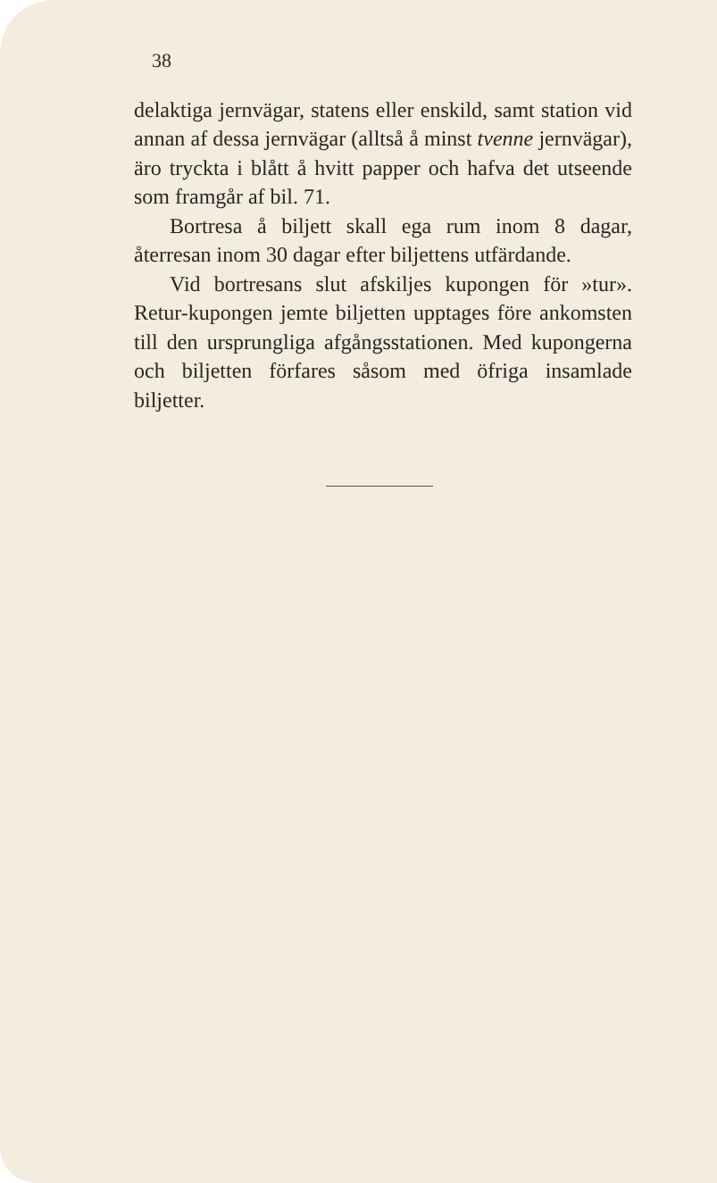38
delaktiga jernvägar, statens eller enskild, samt station vid annan af dessa jernvägar (alltså å minst tvenne jernvägar), äro tryckta i blått å hvitt papper och hafva det utseende som framgår af bil. 71.
Bortresa å biljett skall ega rum inom 8 dagar, återresan inom 30 dagar efter biljettens utfärdande.
Vid bortresans slut afskiljes kupongen för »tur». Retur-kupongen jemte biljetten upptages före ankomsten till den ursprungliga afgångsstationen. Med kupongerna och biljetten förfares såsom med öfriga insamlade biljetter.